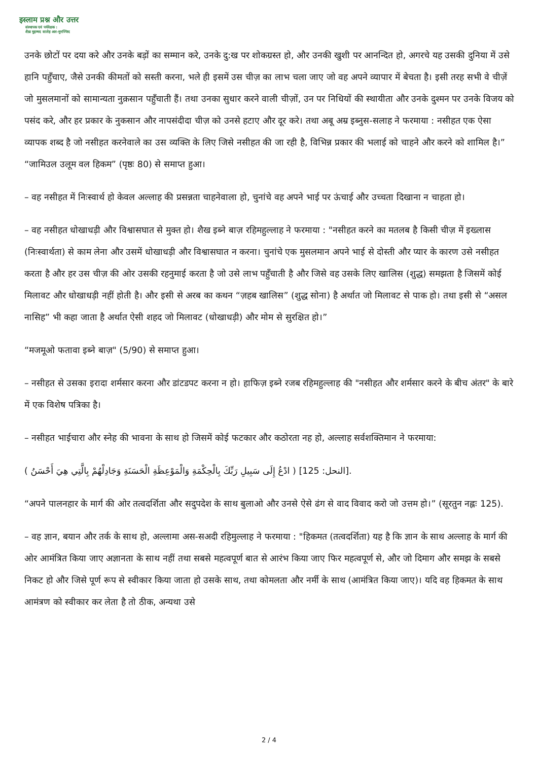इस्लाम प्रश्न और उत्तर
संस्थापक एवं पर्यवेक्षक :
शैख़ मुहम्मद सालेह अल-मुनज्जिद
उनके छोटों पर दया करे और उनके बड़ों का सम्मान करे, उनके दु:ख पर शोकग्रस्त हो, और उनकी खुशी पर आनन्दित हो, अगरचे यह उसकी दुनिया में उसे हानि पहुँचाए, जैसे उनकी कीमतों को सस्ती करना, भले ही इसमें उस चीज़ का लाभ चला जाए जो वह अपने व्यापार में बेचता है। इसी तरह सभी वे चीज़ें जो मुसलमानों को सामान्यता नुक़सान पहुँचाती हैं। तथा उनका सुधार करने वाली चीज़ों, उन पर निधियों की स्थायीता और उनके दुश्मन पर उनके विजय को पसंद करे, और हर प्रकार के नुकसान और नापसंदीदा चीज़ को उनसे हटाए और दूर करे। तथा अबू अम्र इब्नुस-सलाह ने फरमाया : नसीहत एक ऐसा व्यापक शब्द है जो नसीहत करनेवाले का उस व्यक्ति के लिए जिसे नसीहत की जा रही है, विभिन्न प्रकार की भलाई को चाहने और करने को शामिल है।” “जामिउल उलूम वल हिकम” (पृष्ठः 80) से समाप्त हुआ।
– वह नसीहत में निःस्वार्थ हो केवल अल्लाह की प्रसन्नता चाहनेवाला हो, चुनांचे वह अपने भाई पर ऊंचाई और उच्चता दिखाना न चाहता हो।
– वह नसीहत धोखाधड़ी और विश्वासघात से मुक्त हो। शैख इब्ने बाज़ रहिमहुल्लाह ने फरमाया : "नसीहत करने का मतलब है किसी चीज़ में इख्लास (निःस्वार्थता) से काम लेना और उसमें धोखाधड़ी और विश्वासघात न करना। चुनांचे एक मुसलमान अपने भाई से दोस्ती और प्यार के कारण उसे नसीहत करता है और हर उस चीज़ की ओर उसकी रहनुमाई करता है जो उसे लाभ पहुँचाती है और जिसे वह उसके लिए खालिस (शुद्ध) समझता है जिसमें कोई मिलावट और धोखाधड़ी नहीं होती है। और इसी से अरब का कथन “ज़हब खालिस” (शुद्ध सोना) है अर्थात जो मिलावट से पाक हो। तथा इसी से “असल नासिह” भी कहा जाता है अर्थात ऐसी शहद जो मिलावट (धोखाधड़ी) और मोम से सुरक्षित हो।”
“मजमूओ फतावा इब्ने बाज़" (5/90) से समाप्त हुआ।
– नसीहत से उसका इरादा शर्मसार करना और डांटडपट करना न हो। हाफिज़ इब्ने रजब रहिमहुल्लाह की "नसीहत और शर्मसार करने के बीच अंतर" के बारे में एक विशेष पत्रिका है।
– नसीहत भाईचारा और स्नेह की भावना के साथ हो जिसमें कोई फटकार और कठोरता नह हो, अल्लाह सर्वशक्तिमान ने फरमाया:
( ادْعُ إِلَى سَبِيلِ رَبِّكَ بِالْحِكْمَةِ وَالْمَوْعِظَةِ الْحَسَنَةِ وَجَادِلْهُمْ بِالَّتِي هِيَ أَحْسَنُ ) [النحل: 125].
“अपने पालनहार के मार्ग की ओर तत्वदर्शिता और सदुपदेश के साथ बुलाओ और उनसे ऐसे ढंग से वाद विवाद करो जो उत्तम हो।” (सूरतुन नह्लः 125).
– वह ज्ञान, बयान और तर्क के साथ हो, अल्लामा अस-सअदी रहिमुल्लाह ने फरमाया : "हिकमत (तत्वदर्शिता) यह है कि ज्ञान के साथ अल्लाह के मार्ग की ओर आमंत्रित किया जाए अज्ञानता के साथ नहीं तथा सबसे महत्वपूर्ण बात से आरंभ किया जाए फिर महत्वपूर्ण से, और जो दिमाग और समझ के सबसे निकट हो और जिसे पूर्ण रूप से स्वीकार किया जाता हो उसके साथ, तथा कोमलता और नर्मी के साथ (आमंत्रित किया जाए)। यदि वह हिकमत के साथ आमंत्रण को स्वीकार कर लेता है तो ठीक, अन्यथा उसे
2 / 4